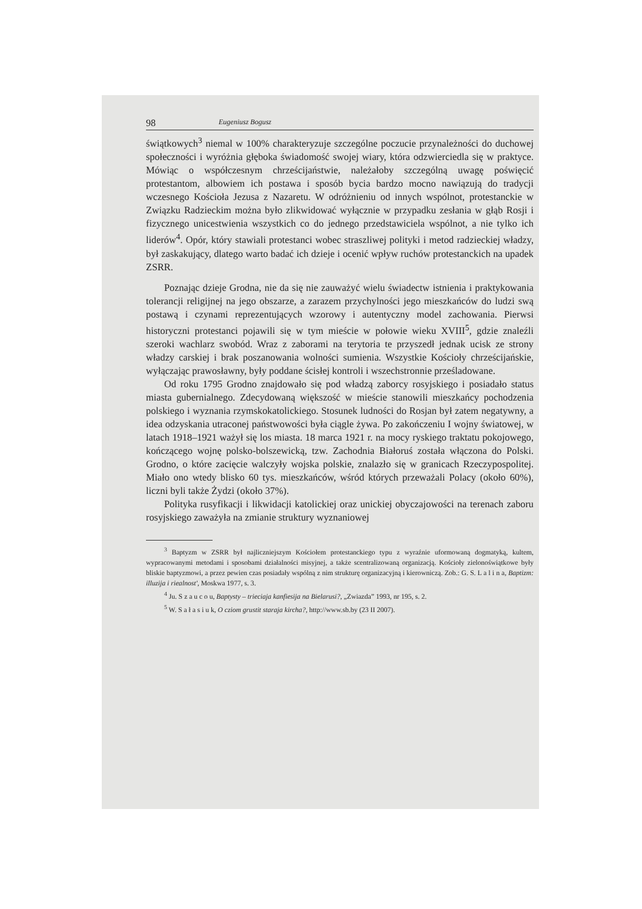98 Eugeniusz Bogusz
świątkowych<sup>3</sup> niemal w 100% charakteryzuje szczególne poczucie przynależności do duchowej społeczności i wyróżnia głęboka świadomość swojej wiary, która odzwierciedla się w praktyce. Mówiąc o współczesnym chrześcijaństwie, należałoby szczególną uwagę poświęcić protestantom, albowiem ich postawa i sposób bycia bardzo mocno nawiązują do tradycji wczesnego Kościoła Jezusa z Nazaretu. W odróżnieniu od innych wspólnot, protestanckie w Związku Radzieckim można było zlikwidować wyłącznie w przypadku zesłania w głąb Rosji i fizycznego unicestwienia wszystkich co do jednego przedstawiciela wspólnot, a nie tylko ich liderów<sup>4</sup>. Opór, który stawiali protestanci wobec straszliwej polityki i metod radzieckiej władzy, był zaskakujący, dlatego warto badać ich dzieje i ocenić wpływ ruchów protestanckich na upadek ZSRR.
Poznając dzieje Grodna, nie da się nie zauważyć wielu świadectw istnienia i praktykowania tolerancji religijnej na jego obszarze, a zarazem przychylności jego mieszkańców do ludzi swą postawą i czynami reprezentujących wzorowy i autentyczny model zachowania. Pierwsi historyczni protestanci pojawili się w tym mieście w połowie wieku XVIII<sup>5</sup>, gdzie znaleźli szeroki wachlarz swobód. Wraz z zaborami na terytoria te przyszedł jednak ucisk ze strony władzy carskiej i brak poszanowania wolności sumienia. Wszystkie Kościoły chrześcijańskie, wyłączając prawosławny, były poddane ścisłej kontroli i wszechstronnie prześladowane.
Od roku 1795 Grodno znajdowało się pod władzą zaborcy rosyjskiego i posiadało status miasta gubernialnego. Zdecydowaną większość w mieście stanowili mieszkańcy pochodzenia polskiego i wyznania rzymskokatolickiego. Stosunek ludności do Rosjan był zatem negatywny, a idea odzyskania utraconej państwowości była ciągle żywa. Po zakończeniu I wojny światowej, w latach 1918–1921 ważył się los miasta. 18 marca 1921 r. na mocy ryskiego traktatu pokojowego, kończącego wojnę polsko-bolszewicką, tzw. Zachodnia Białoruś została włączona do Polski. Grodno, o które zacięcie walczyły wojska polskie, znalazło się w granicach Rzeczypospolitej. Miało ono wtedy blisko 60 tys. mieszkańców, wśród których przeważali Polacy (około 60%), liczni byli także Żydzi (około 37%).
Polityka rusyfikacji i likwidacji katolickiej oraz unickiej obyczajowości na terenach zaboru rosyjskiego zaważyła na zmianie struktury wyznaniowej
<sup>3</sup> Baptyzm w ZSRR był najliczniejszym Kościołem protestanckiego typu z wyraźnie uformowaną dogmatyką, kultem, wypracowanymi metodami i sposobami działalności misyjnej, a także scentralizowaną organizacją. Kościoły zielonoświątkowe były bliskie baptyzmowi, a przez pewien czas posiadały wspólną z nim strukturę organizacyjną i kierowniczą. Zob.: G. S. L a l i n a, Baptizm: illuzija i riealnost', Moskwa 1977, s. 3.
<sup>4</sup> Ju. S z a u c o u, Baptysty – trieciaja kanfiesija na Bielarusi?, „Zwiazda” 1993, nr 195, s. 2.
<sup>5</sup> W. S a ł a s i u k, O cziom grustit staraja kircha?, http://www.sb.by (23 II 2007).